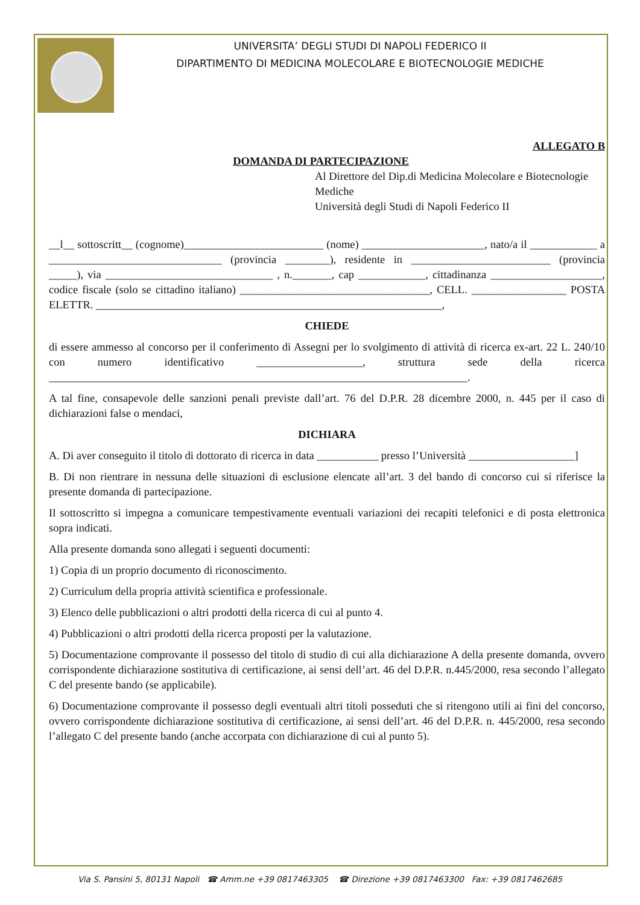UNIVERSITA’ DEGLI STUDI DI NAPOLI FEDERICO II
DIPARTIMENTO DI MEDICINA MOLECOLARE E BIOTECNOLOGIE MEDICHE
ALLEGATO B
DOMANDA DI PARTECIPAZIONE
Al Direttore del Dip.di Medicina Molecolare e Biotecnologie Mediche
Università degli Studi di Napoli Federico II
__l__ sottoscritt__ (cognome)_________________________ (nome) ______________________, nato/a il ____________ a _______________________________ (provincia ________), residente in _________________________ (provincia _____), via ______________________________ , n._______, cap ____________, cittadinanza ____________________, codice fiscale (solo se cittadino italiano) __________________________________, CELL. _________________ POSTA ELETTR. ______________________________________________________________,
CHIEDE
di essere ammesso al concorso per il conferimento di Assegni per lo svolgimento di attività di ricerca ex-art. 22 L. 240/10 con numero identificativo ___________________, struttura sede della ricerca ___________________________________________________________________________.
A tal fine, consapevole delle sanzioni penali previste dall’art. 76 del D.P.R. 28 dicembre 2000, n. 445 per il caso di dichiarazioni false o mendaci,
DICHIARA
A. Di aver conseguito il titolo di dottorato di ricerca in data ___________ presso l’Università ___________________]
B. Di non rientrare in nessuna delle situazioni di esclusione elencate all’art. 3 del bando di concorso cui si riferisce la presente domanda di partecipazione.
Il sottoscritto si impegna a comunicare tempestivamente eventuali variazioni dei recapiti telefonici e di posta elettronica sopra indicati.
Alla presente domanda sono allegati i seguenti documenti:
1) Copia di un proprio documento di riconoscimento.
2) Curriculum della propria attività scientifica e professionale.
3) Elenco delle pubblicazioni o altri prodotti della ricerca di cui al punto 4.
4) Pubblicazioni o altri prodotti della ricerca proposti per la valutazione.
5) Documentazione comprovante il possesso del titolo di studio di cui alla dichiarazione A della presente domanda, ovvero corrispondente dichiarazione sostitutiva di certificazione, ai sensi dell’art. 46 del D.P.R. n.445/2000, resa secondo l’allegato C del presente bando (se applicabile).
6) Documentazione comprovante il possesso degli eventuali altri titoli posseduti che si ritengono utili ai fini del concorso, ovvero corrispondente dichiarazione sostitutiva di certificazione, ai sensi dell’art. 46 del D.P.R. n. 445/2000, resa secondo l’allegato C del presente bando (anche accorpata con dichiarazione di cui al punto 5).
Via S. Pansini 5, 80131 Napoli ☎ Amm.ne +39 0817463305 ☎ Direzione +39 0817463300 Fax: +39 0817462685